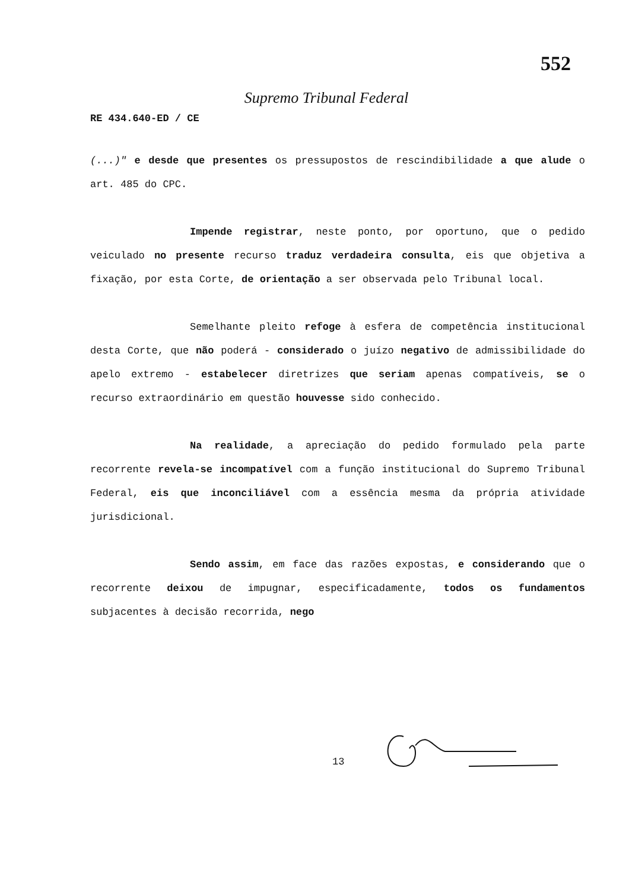552
Supremo Tribunal Federal
RE 434.640-ED / CE
(...)" e desde que presentes os pressupostos de rescindibilidade a que alude o art. 485 do CPC.
Impende registrar, neste ponto, por oportuno, que o pedido veiculado no presente recurso traduz verdadeira consulta, eis que objetiva a fixação, por esta Corte, de orientação a ser observada pelo Tribunal local.
Semelhante pleito refoge à esfera de competência institucional desta Corte, que não poderá - considerado o juízo negativo de admissibilidade do apelo extremo - estabelecer diretrizes que seriam apenas compatíveis, se o recurso extraordinário em questão houvesse sido conhecido.
Na realidade, a apreciação do pedido formulado pela parte recorrente revela-se incompatível com a função institucional do Supremo Tribunal Federal, eis que inconciliável com a essência mesma da própria atividade jurisdicional.
Sendo assim, em face das razões expostas, e considerando que o recorrente deixou de impugnar, especificadamente, todos os fundamentos subjacentes à decisão recorrida, nego
13